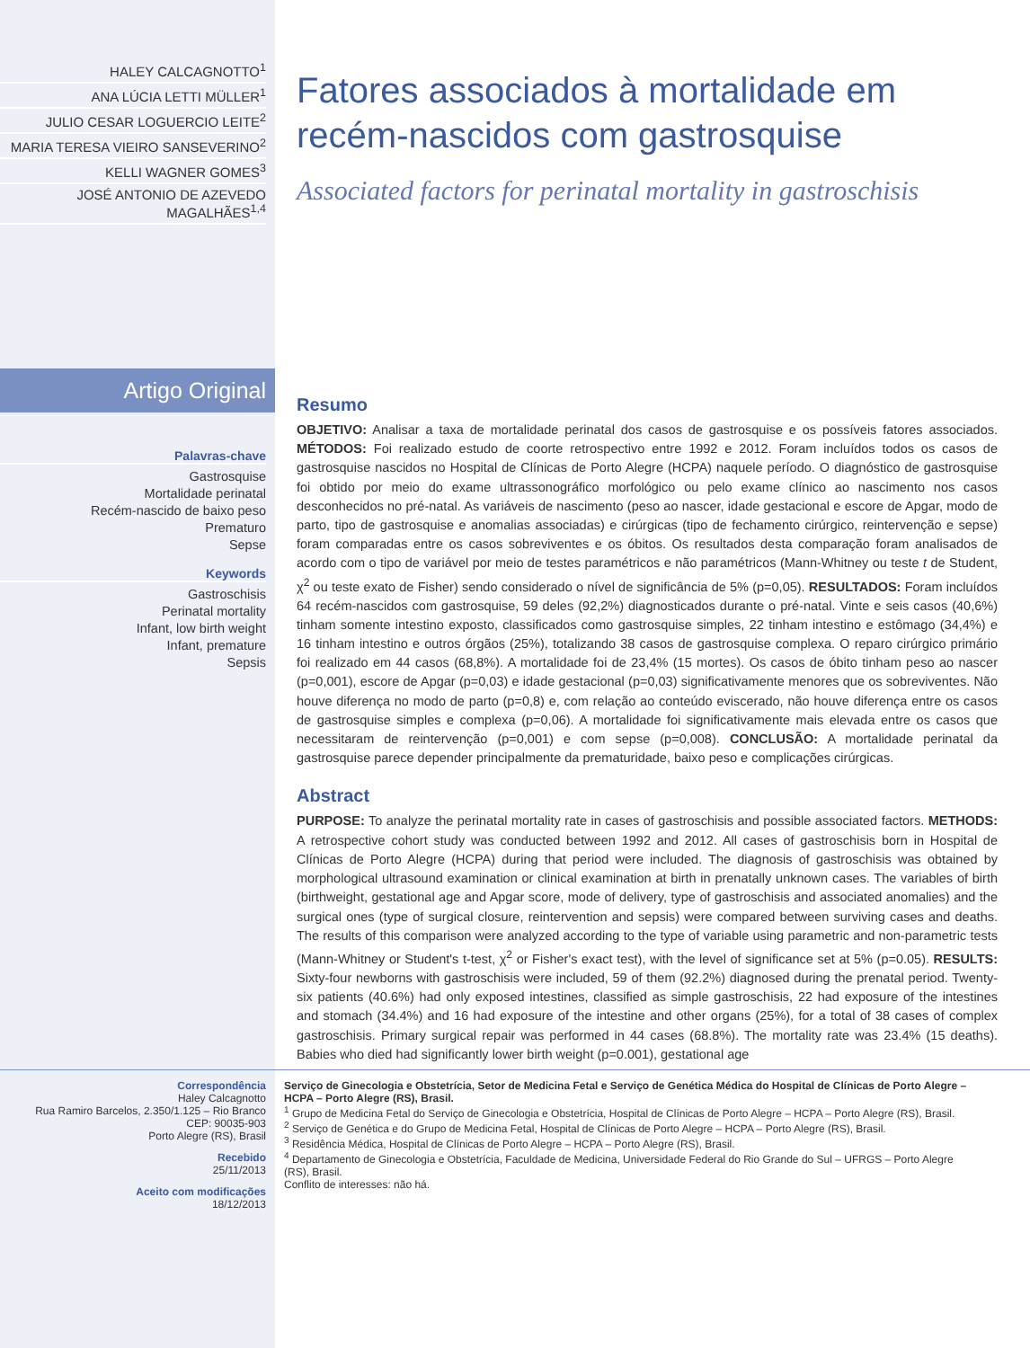HALEY CALCAGNOTTO<sup>1</sup>
ANA LÚCIA LETTI MÜLLER<sup>1</sup>
JULIO CESAR LOGUERCIO LEITE<sup>2</sup>
MARIA TERESA VIEIRO SANSEVERINO<sup>2</sup>
KELLI WAGNER GOMES<sup>3</sup>
JOSÉ ANTONIO DE AZEVEDO MAGALHÃES<sup>1,4</sup>
Artigo Original
Palavras-chave
Gastrosquise
Mortalidade perinatal
Recém-nascido de baixo peso
Prematuro
Sepse
Keywords
Gastroschisis
Perinatal mortality
Infant, low birth weight
Infant, premature
Sepsis
Fatores associados à mortalidade em recém-nascidos com gastrosquise
Associated factors for perinatal mortality in gastroschisis
Resumo
OBJETIVO: Analisar a taxa de mortalidade perinatal dos casos de gastrosquise e os possíveis fatores associados. MÉTODOS: Foi realizado estudo de coorte retrospectivo entre 1992 e 2012. Foram incluídos todos os casos de gastrosquise nascidos no Hospital de Clínicas de Porto Alegre (HCPA) naquele período. O diagnóstico de gastrosquise foi obtido por meio do exame ultrassonográfico morfológico ou pelo exame clínico ao nascimento nos casos desconhecidos no pré-natal. As variáveis de nascimento (peso ao nascer, idade gestacional e escore de Apgar, modo de parto, tipo de gastrosquise e anomalias associadas) e cirúrgicas (tipo de fechamento cirúrgico, reintervenção e sepse) foram comparadas entre os casos sobreviventes e os óbitos. Os resultados desta comparação foram analisados de acordo com o tipo de variável por meio de testes paramétricos e não paramétricos (Mann-Whitney ou teste t de Student, χ<sup>2</sup> ou teste exato de Fisher) sendo considerado o nível de significância de 5% (p=0,05). RESULTADOS: Foram incluídos 64 recém-nascidos com gastrosquise, 59 deles (92,2%) diagnosticados durante o pré-natal. Vinte e seis casos (40,6%) tinham somente intestino exposto, classificados como gastrosquise simples, 22 tinham intestino e estômago (34,4%) e 16 tinham intestino e outros órgãos (25%), totalizando 38 casos de gastrosquise complexa. O reparo cirúrgico primário foi realizado em 44 casos (68,8%). A mortalidade foi de 23,4% (15 mortes). Os casos de óbito tinham peso ao nascer (p=0,001), escore de Apgar (p=0,03) e idade gestacional (p=0,03) significativamente menores que os sobreviventes. Não houve diferença no modo de parto (p=0,8) e, com relação ao conteúdo eviscerado, não houve diferença entre os casos de gastrosquise simples e complexa (p=0,06). A mortalidade foi significativamente mais elevada entre os casos que necessitaram de reintervenção (p=0,001) e com sepse (p=0,008). CONCLUSÃO: A mortalidade perinatal da gastrosquise parece depender principalmente da prematuridade, baixo peso e complicações cirúrgicas.
Abstract
PURPOSE: To analyze the perinatal mortality rate in cases of gastroschisis and possible associated factors. METHODS: A retrospective cohort study was conducted between 1992 and 2012. All cases of gastroschisis born in Hospital de Clínicas de Porto Alegre (HCPA) during that period were included. The diagnosis of gastroschisis was obtained by morphological ultrasound examination or clinical examination at birth in prenatally unknown cases. The variables of birth (birthweight, gestational age and Apgar score, mode of delivery, type of gastroschisis and associated anomalies) and the surgical ones (type of surgical closure, reintervention and sepsis) were compared between surviving cases and deaths. The results of this comparison were analyzed according to the type of variable using parametric and non-parametric tests (Mann-Whitney or Student's t-test, χ<sup>2</sup> or Fisher's exact test), with the level of significance set at 5% (p=0.05). RESULTS: Sixty-four newborns with gastroschisis were included, 59 of them (92.2%) diagnosed during the prenatal period. Twenty-six patients (40.6%) had only exposed intestines, classified as simple gastroschisis, 22 had exposure of the intestines and stomach (34.4%) and 16 had exposure of the intestine and other organs (25%), for a total of 38 cases of complex gastroschisis. Primary surgical repair was performed in 44 cases (68.8%). The mortality rate was 23.4% (15 deaths). Babies who died had significantly lower birth weight (p=0.001), gestational age
Correspondência
Haley Calcagnotto
Rua Ramiro Barcelos, 2.350/1.125 – Rio Branco
CEP: 90035-903
Porto Alegre (RS), Brasil
Recebido
25/11/2013
Aceito com modificações
18/12/2013
Serviço de Ginecologia e Obstetrícia, Setor de Medicina Fetal e Serviço de Genética Médica do Hospital de Clínicas de Porto Alegre – HCPA – Porto Alegre (RS), Brasil.
<sup>1</sup> Grupo de Medicina Fetal do Serviço de Ginecologia e Obstetrícia, Hospital de Clínicas de Porto Alegre – HCPA – Porto Alegre (RS), Brasil.
<sup>2</sup> Serviço de Genética e do Grupo de Medicina Fetal, Hospital de Clínicas de Porto Alegre – HCPA – Porto Alegre (RS), Brasil.
<sup>3</sup> Residência Médica, Hospital de Clínicas de Porto Alegre – HCPA – Porto Alegre (RS), Brasil.
<sup>4</sup> Departamento de Ginecologia e Obstetrícia, Faculdade de Medicina, Universidade Federal do Rio Grande do Sul – UFRGS – Porto Alegre (RS), Brasil.
Conflito de interesses: não há.